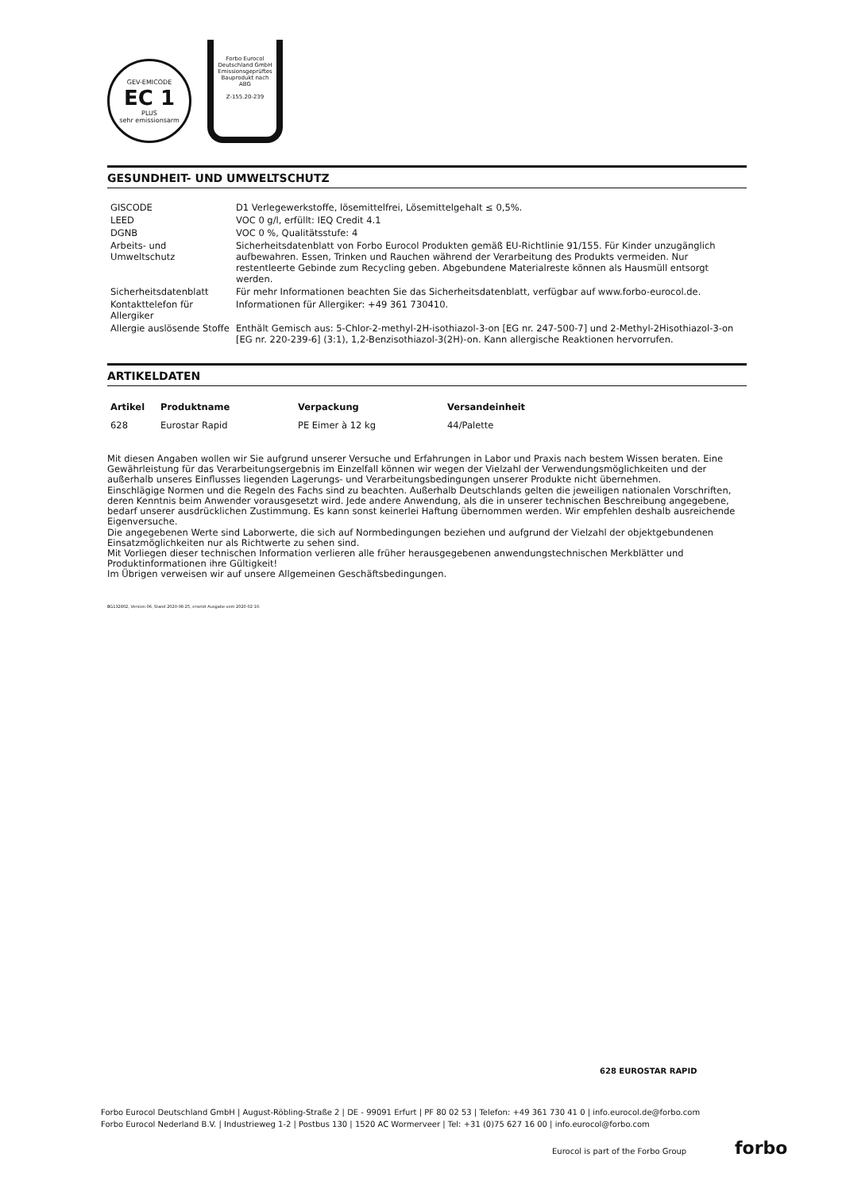GEV-EMICODE
EC 1
PLUS
sehr emissionsarm
Forbo Eurocol
Deutschland GmbH
Emissionsgeprüftes
Bauprodukt nach
ABG
Z-155.20-239
GESUNDHEIT- UND UMWELTSCHUTZ
| GISCODE | D1 Verlegewerkstoffe, lösemittelfrei, Lösemittelgehalt ≤ 0,5%. |
| LEED | VOC 0 g/l, erfüllt: IEQ Credit 4.1 |
| DGNB | VOC 0 %, Qualitätsstufe: 4 |
| Arbeits- und Umweltschutz | Sicherheitsdatenblatt von Forbo Eurocol Produkten gemäß EU-Richtlinie 91/155. Für Kinder unzugänglich aufbewahren. Essen, Trinken und Rauchen während der Verarbeitung des Produkts vermeiden. Nur restentleerte Gebinde zum Recycling geben. Abgebundene Materialreste können als Hausmüll entsorgt werden. |
| Sicherheitsdatenblatt | Für mehr Informationen beachten Sie das Sicherheitsdatenblatt, verfügbar auf www.forbo-eurocol.de. |
| Kontakttelefon für Allergiker | Informationen für Allergiker: +49 361 730410. |
| Allergie auslösende Stoffe | Enthält Gemisch aus: 5-Chlor-2-methyl-2H-isothiazol-3-on [EG nr. 247-500-7] und 2-Methyl-2Hisothiazol-3-on [EG nr. 220-239-6] (3:1), 1,2-Benzisothiazol-3(2H)-on. Kann allergische Reaktionen hervorrufen. |
ARTIKELDATEN
| Artikel | Produktname | Verpackung | Versandeinheit |
| --- | --- | --- | --- |
| 628 | Eurostar Rapid | PE Eimer à 12 kg | 44/Palette |
Mit diesen Angaben wollen wir Sie aufgrund unserer Versuche und Erfahrungen in Labor und Praxis nach bestem Wissen beraten. Eine Gewährleistung für das Verarbeitungsergebnis im Einzelfall können wir wegen der Vielzahl der Verwendungsmöglichkeiten und der außerhalb unseres Einflusses liegenden Lagerungs- und Verarbeitungsbedingungen unserer Produkte nicht übernehmen.
Einschlägige Normen und die Regeln des Fachs sind zu beachten. Außerhalb Deutschlands gelten die jeweiligen nationalen Vorschriften, deren Kenntnis beim Anwender vorausgesetzt wird. Jede andere Anwendung, als die in unserer technischen Beschreibung angegebene, bedarf unserer ausdrücklichen Zustimmung. Es kann sonst keinerlei Haftung übernommen werden. Wir empfehlen deshalb ausreichende Eigenversuche.
Die angegebenen Werte sind Laborwerte, die sich auf Normbedingungen beziehen und aufgrund der Vielzahl der objektgebundenen Einsatzmöglichkeiten nur als Richtwerte zu sehen sind.
Mit Vorliegen dieser technischen Information verlieren alle früher herausgegebenen anwendungstechnischen Merkblätter und Produktinformationen ihre Gültigkeit!
Im Übrigen verweisen wir auf unsere Allgemeinen Geschäftsbedingungen.
BG132802, Version 06, Stand 2020-08-25, ersetzt Ausgabe vom 2020-02-10.
628 EUROSTAR RAPID
Forbo Eurocol Deutschland GmbH | August-Röbling-Straße 2 | DE - 99091 Erfurt | PF 80 02 53 | Telefon: +49 361 730 41 0 | info.eurocol.de@forbo.com
Forbo Eurocol Nederland B.V. | Industrieweg 1-2 | Postbus 130 | 1520 AC Wormerveer | Tel: +31 (0)75 627 16 00 | info.eurocol@forbo.com
Eurocol is part of the Forbo Group
forbo